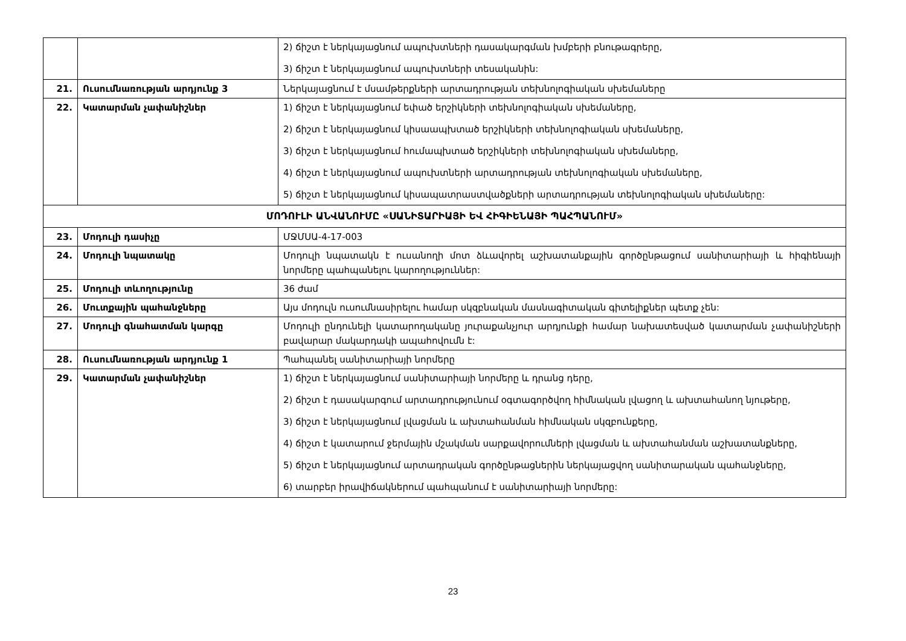| | | 2) ճիշտ է ներկայացնում ապուխտների դասակարգման խմբերի բնութագրերը, 3) ճիշտ է ներկայացնում ապուխտների տեսականին: |
| 21. | Ուսումնառության արդյունք 3 | Ներկայացնում է մսամթերքների արտադրության տեխնոլոգիական սխեմաները |
| 22. | Կատարման չափանիշներ | 1) ճիշտ է ներկայացնում եփած երշիկների տեխնոլոգիական սխեմաները, 2) ճիշտ է ներկայացնում կիսաապխտած երշիկների տեխնոլոգիական սխեմաները, 3) ճիշտ է ներկայացնում հումապխտած երշիկների տեխնոլոգիական սխեմաները, 4) ճիշտ է ներկայացնում ապուխտների արտադրության տեխնոլոգիական սխեմաները, 5) ճիշտ է ներկայացնում կիսապատրաստվածքների արտադրության տեխնոլոգիական սխեմաները: |
| ՄՈԴՈՒԼԻ ԱՆՎԱՆՈՒՄԸ «ՍԱՆԻՏԱՐԻԱՅԻ ԵՎ ՀԻԳԻԵՆԱՅԻ ՊԱՀՊԱՆՈՒՄ» | | |
| 23. | Մոդուլի դասիչը | ՄՋՄՍԱ-4-17-003 |
| 24. | Մոդուլի նպատակը | Մոդուլի նպատակն է ուսանողի մոտ ձևավորել աշխատանքային գործընթացում սանիտարիայի և հիգիենայի նորմերը պահպանելու կարողություններ: |
| 25. | Մոդուլի տևողությունը | 36 ժամ |
| 26. | Մուտքային պահանջները | Այս մոդուլն ուսումնասիրելու համար սկզբնական մասնագիտական գիտելիքներ պետք չեն: |
| 27. | Մոդուլի գնահատման կարգը | Մոդուլի ընդունելի կատարողականը յուրաքանչյուր արդյունքի համար նախատեսված կատարման չափանիշների բավարար մակարդակի ապահովումն է: |
| 28. | Ուսումնառության արդյունք 1 | Պահպանել սանիտարիայի նորմերը |
| 29. | Կատարման չափանիշներ | 1) ճիշտ է ներկայացնում սանիտարիայի նորմերը և դրանց դերը, 2) ճիշտ է դասակարգում արտադրությունում օգտագործվող հիմնական լվացող և ախտահանող նյութերը, 3) ճիշտ է ներկայացնում լվացման և ախտահանման հիմնական սկզբունքերը, 4) ճիշտ է կատարում ջերմային մշակման սարքավորումների լվացման և ախտահանման աշխատանքները, 5) ճիշտ է ներկայացնում արտադրական գործընթացներին ներկայացվող սանիտարական պահանջները, 6) տարբեր իրավիճակներում պահպանում է սանիտարիայի նորմերը: |
23